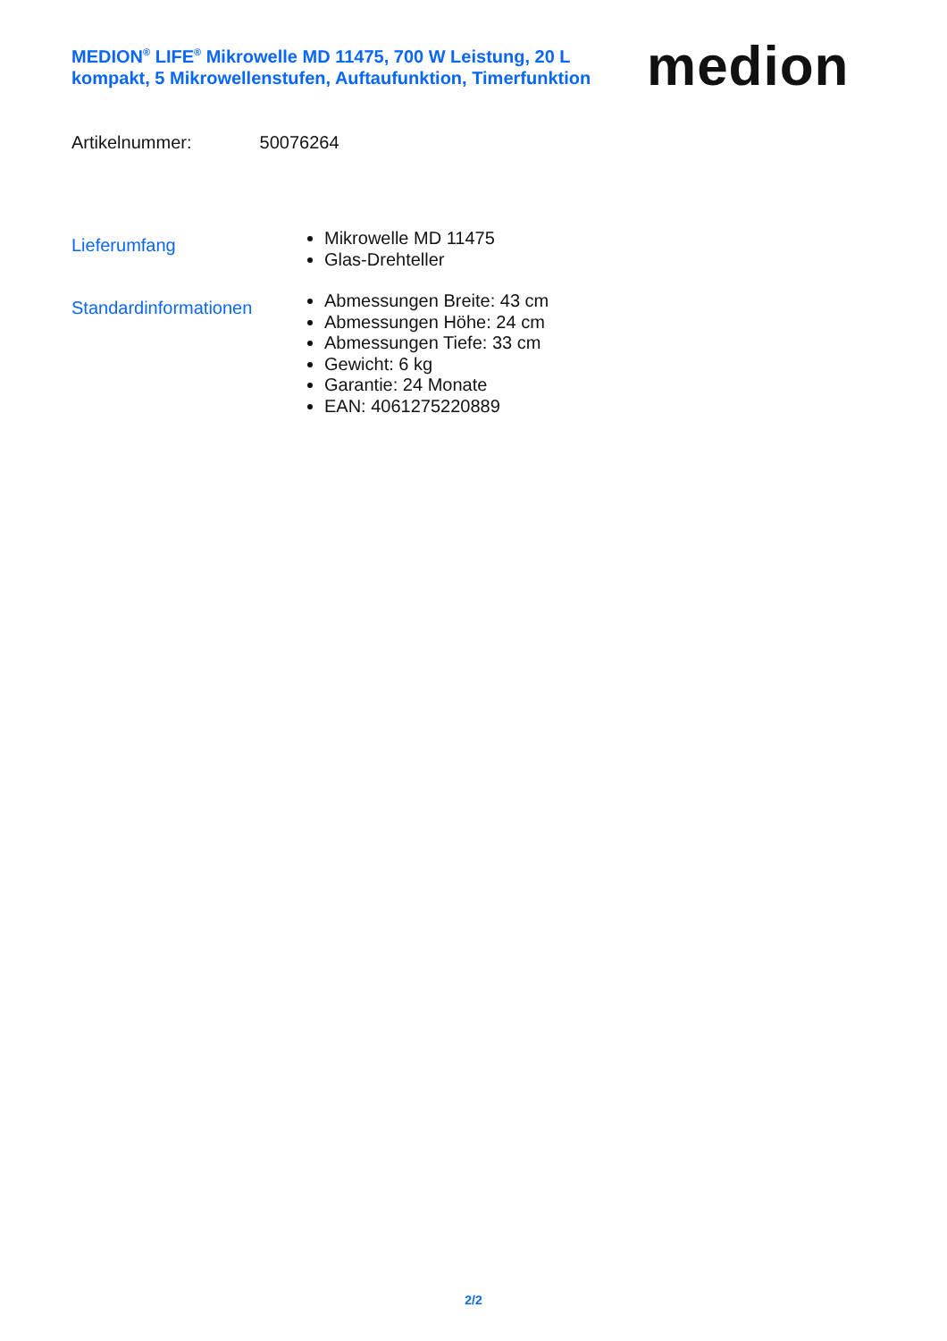MEDION<sup>®</sup> LIFE<sup>®</sup> Mikrowelle MD 11475, 700 W Leistung, 20 L kompakt, 5 Mikrowellenstufen, Auftaufunktion, Timerfunktion
medion
Artikelnummer: 50076264
Lieferumfang
Mikrowelle MD 11475
Glas-Drehteller
Standardinformationen
Abmessungen Breite: 43 cm
Abmessungen Höhe: 24 cm
Abmessungen Tiefe: 33 cm
Gewicht: 6 kg
Garantie: 24 Monate
EAN: 4061275220889
2/2